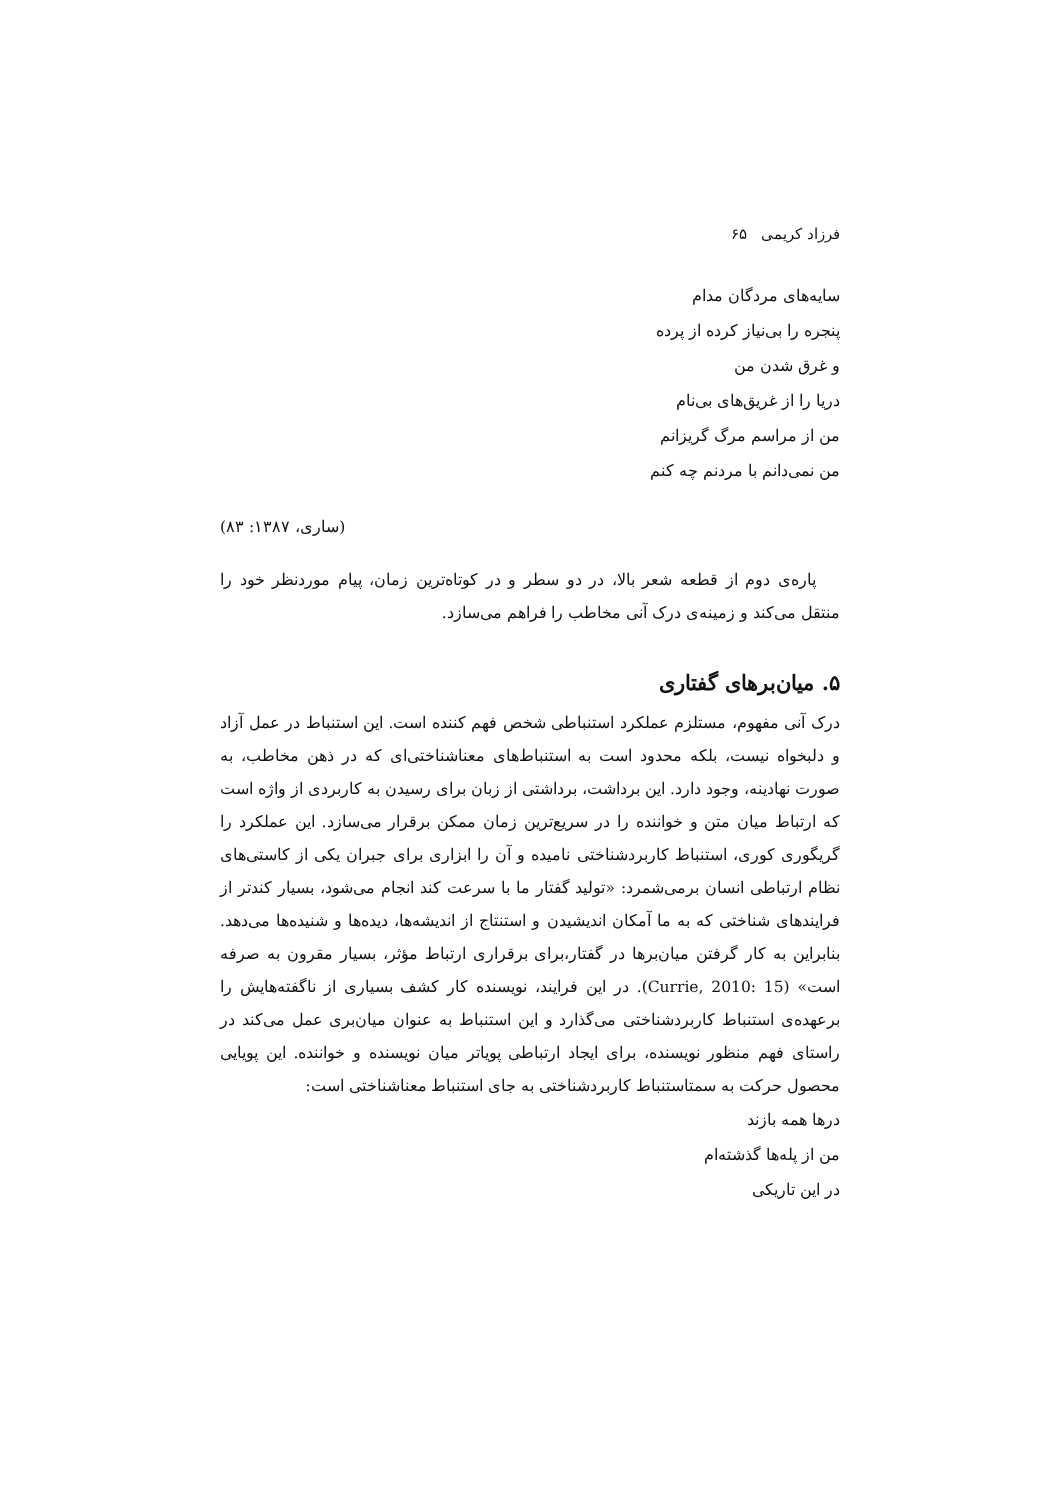فرزاد کریمی ۶۵
سایه‌های مردگان مدام
پنجره را بی‌نیاز کرده از پرده
و غرق شدن من
دریا را از غریق‌های بی‌نام
من از مراسم مرگ گریزانم
من نمی‌دانم با مردنم چه کنم
(ساری، ۱۳۸۷: ۸۳)
پاره‌ی دوم از قطعه شعر بالا، در دو سطر و در کوتاه‌ترین زمان، پیام موردنظر خود را منتقل می‌کند و زمینه‌ی درک آنی مخاطب را فراهم می‌سازد.
۵. میان‌برهای گفتاری
درک آنی مفهوم، مستلزم عملکرد استنباطی شخص فهم کننده است. این استنباط در عمل آزاد و دلبخواه نیست، بلکه محدود است به استنباط‌های معناشناختی‌ای که در ذهن مخاطب، به صورت نهادینه، وجود دارد. این برداشت، برداشتی از زبان برای رسیدن به کاربردی از واژه است که ارتباط میان متن و خواننده را در سریع‌ترین زمان ممکن برقرار می‌سازد. این عملکرد را گریگوری کوری، استنباط کاربردشناختی نامیده و آن را ابزاری برای جبران یکی از کاستی‌های نظام ارتباطی انسان برمی‌شمرد: «تولید گفتار ما با سرعت کند انجام می‌شود، بسیار کندتر از فرایندهای شناختی که به ما آمکان اندیشیدن و استنتاج از اندیشه‌ها، دیده‌ها و شنیده‌ها می‌دهد. بنابراین به کار گرفتن میان‌برها در گفتار،برای برقراری ارتباط مؤثر، بسیار مقرون به صرفه است» (Currie, 2010: 15). در این فرایند، نویسنده کار کشف بسیاری از ناگفته‌هایش را برعهده‌ی استنباط کاربردشناختی می‌گذارد و این استنباط به عنوان میان‌بری عمل می‌کند در راستای فهم منظور نویسنده، برای ایجاد ارتباطی پویاتر میان نویسنده و خواننده. این پویایی محصول حرکت به سمتاستنباط کاربردشناختی به جای استنباط معناشناختی است:
درها همه بازند
من از پله‌ها گذشته‌ام
در این تاریکی